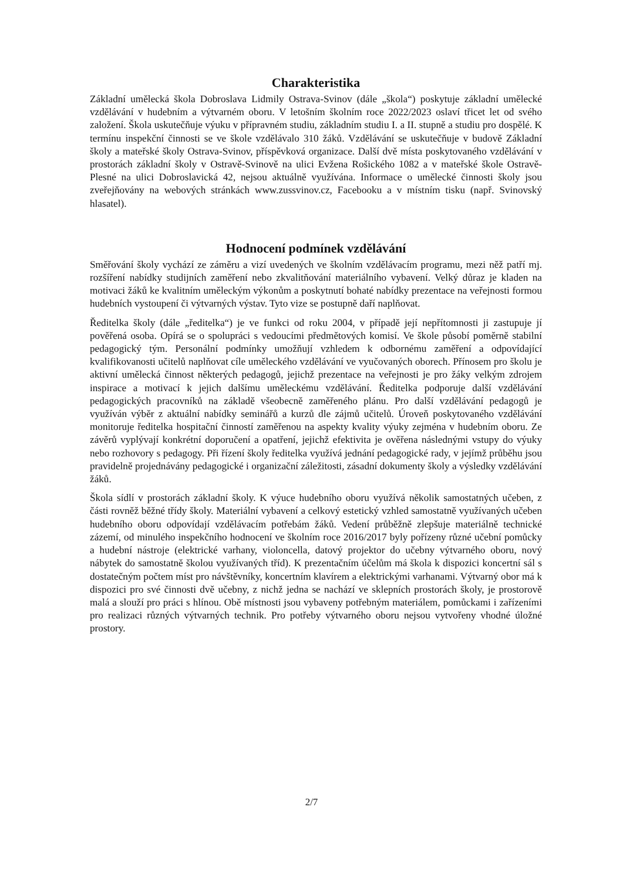Charakteristika
Základní umělecká škola Dobroslava Lidmily Ostrava-Svinov (dále „škola“) poskytuje základní umělecké vzdělávání v hudebním a výtvarném oboru. V letošním školním roce 2022/2023 oslaví třicet let od svého založení. Škola uskutečňuje výuku v přípravném studiu, základním studiu I. a II. stupně a studiu pro dospělé. K termínu inspekční činnosti se ve škole vzdělávalo 310 žáků. Vzdělávání se uskutečňuje v budově Základní školy a mateřské školy Ostrava-Svinov, příspěvková organizace. Další dvě místa poskytovaného vzdělávání v prostorách základní školy v Ostravě-Svinově na ulici Evžena Rošického 1082 a v mateřské škole Ostravě-Plesné na ulici Dobroslavická 42, nejsou aktuálně využívána. Informace o umělecké činnosti školy jsou zveřejňovány na webových stránkách www.zussvinov.cz, Facebooku a v místním tisku (např. Svinovský hlasatel).
Hodnocení podmínek vzdělávání
Směřování školy vychází ze záměru a vizí uvedených ve školním vzdělávacím programu, mezi něž patří mj. rozšíření nabídky studijních zaměření nebo zkvalitňování materiálního vybavení. Velký důraz je kladen na motivaci žáků ke kvalitním uměleckým výkonům a poskytnutí bohaté nabídky prezentace na veřejnosti formou hudebních vystoupení či výtvarných výstav. Tyto vize se postupně daří naplňovat.
Ředitelka školy (dále „ředitelka“) je ve funkci od roku 2004, v případě její nepřítomnosti ji zastupuje jí pověřená osoba. Opírá se o spolupráci s vedoucími předmětových komisí. Ve škole působí poměrně stabilní pedagogický tým. Personální podmínky umožňují vzhledem k odbornému zaměření a odpovídající kvalifikovanosti učitelů naplňovat cíle uměleckého vzdělávání ve vyučovaných oborech. Přínosem pro školu je aktivní umělecká činnost některých pedagogů, jejichž prezentace na veřejnosti je pro žáky velkým zdrojem inspirace a motivací k jejich dalšímu uměleckému vzdělávání. Ředitelka podporuje další vzdělávání pedagogických pracovníků na základě všeobecně zaměřeného plánu. Pro další vzdělávání pedagogů je využíván výběr z aktuální nabídky seminářů a kurzů dle zájmů učitelů. Úroveň poskytovaného vzdělávání monitoruje ředitelka hospitační činností zaměřenou na aspekty kvality výuky zejména v hudebním oboru. Ze závěrů vyplývají konkrétní doporučení a opatření, jejichž efektivita je ověřena následnými vstupy do výuky nebo rozhovory s pedagogy. Při řízení školy ředitelka využívá jednání pedagogické rady, v jejímž průběhu jsou pravidelně projednávány pedagogické i organizační záležitosti, zásadní dokumenty školy a výsledky vzdělávání žáků.
Škola sídlí v prostorách základní školy. K výuce hudebního oboru využívá několik samostatných učeben, z části rovněž běžné třídy školy. Materiální vybavení a celkový estetický vzhled samostatně využívaných učeben hudebního oboru odpovídají vzdělávacím potřebám žáků. Vedení průběžně zlepšuje materiálně technické zázemí, od minulého inspekčního hodnocení ve školním roce 2016/2017 byly pořízeny různé učební pomůcky a hudební nástroje (elektrické varhany, violoncella, datový projektor do učebny výtvarného oboru, nový nábytek do samostatně školou využívaných tříd). K prezentačním účelům má škola k dispozici koncertní sál s dostatečným počtem míst pro návštěvníky, koncertním klavírem a elektrickými varhanami. Výtvarný obor má k dispozici pro své činnosti dvě učebny, z nichž jedna se nachází ve sklepních prostorách školy, je prostorově malá a slouží pro práci s hlínou. Obě místnosti jsou vybaveny potřebným materiálem, pomůckami i zařízeními pro realizaci různých výtvarných technik. Pro potřeby výtvarného oboru nejsou vytvořeny vhodné úložné prostory.
2/7